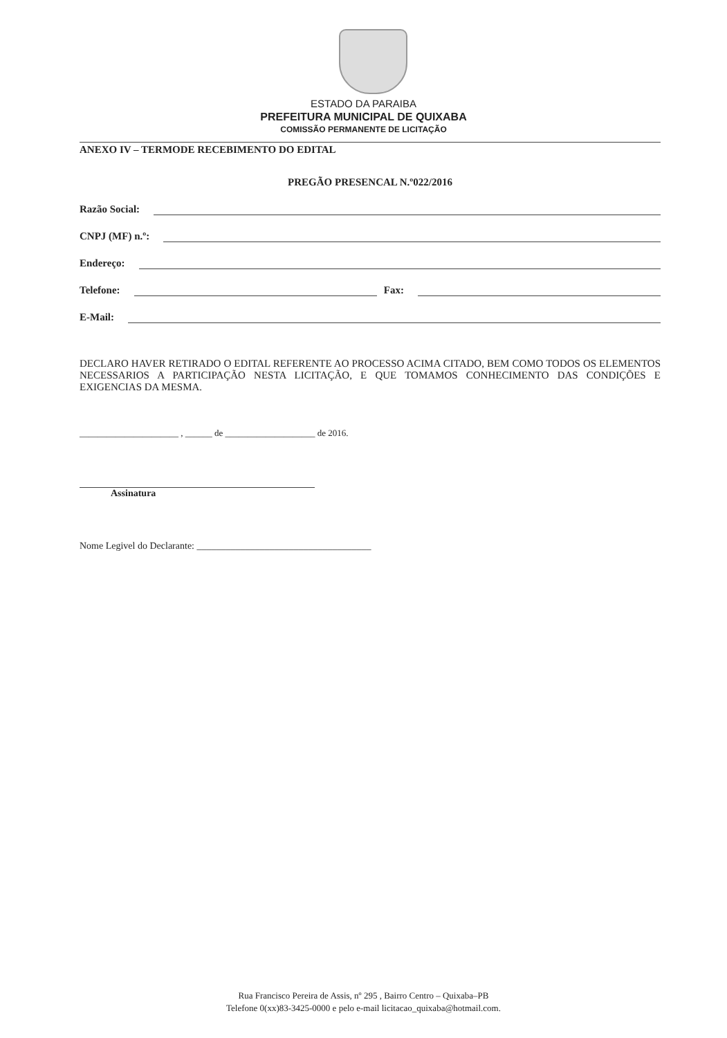ESTADO DA PARAIBA
PREFEITURA MUNICIPAL DE QUIXABA
COMISSÃO PERMANENTE DE LICITAÇÃO
ANEXO IV – TERMODE RECEBIMENTO DO EDITAL
PREGÃO PRESENCAL N.º022/2016
Razão Social:
CNPJ (MF) n.º:
Endereço:
Telefone: Fax:
E-Mail:
DECLARO HAVER RETIRADO O EDITAL REFERENTE AO PROCESSO ACIMA CITADO, BEM COMO TODOS OS ELEMENTOS NECESSARIOS A PARTICIPAÇÃO NESTA LICITAÇÃO, E QUE TOMAMOS CONHECIMENTO DAS CONDIÇÕES E EXIGENCIAS DA MESMA.
______________________ , ______ de ____________________ de 2016.
Assinatura
Nome Legivel do Declarante: ____________________________________
Rua Francisco Pereira de Assis, nº 295 , Bairro Centro – Quixaba–PB
Telefone 0(xx)83-3425-0000 e pelo e-mail licitacao_quixaba@hotmail.com.